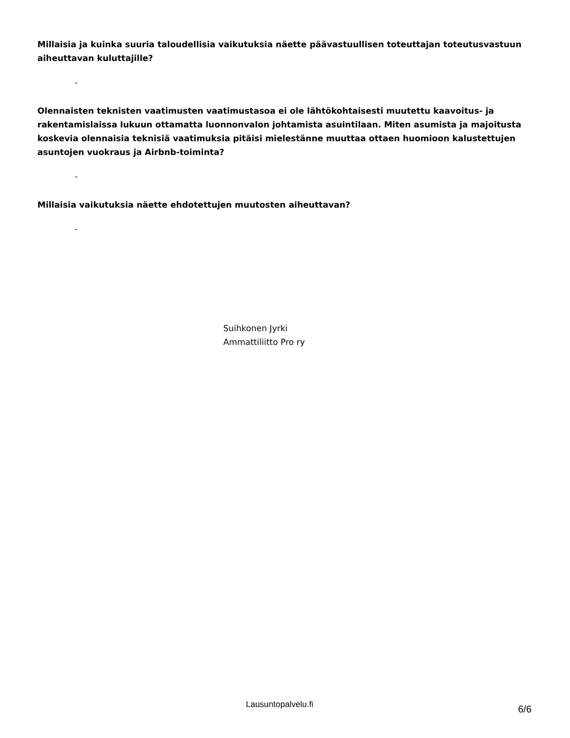Millaisia ja kuinka suuria taloudellisia vaikutuksia näette päävastuullisen toteuttajan toteutusvastuun aiheuttavan kuluttajille?
-
Olennaisten teknisten vaatimusten vaatimustasoa ei ole lähtökohtaisesti muutettu kaavoitus- ja rakentamislaissa lukuun ottamatta luonnonvalon johtamista asuintilaan. Miten asumista ja majoitusta koskevia olennaisia teknisiä vaatimuksia pitäisi mielestänne muuttaa ottaen huomioon kalustettujen asuntojen vuokraus ja Airbnb-toiminta?
-
Millaisia vaikutuksia näette ehdotettujen muutosten aiheuttavan?
-
Suihkonen Jyrki
Ammattiliitto Pro ry
Lausuntopalvelu.fi 6/6